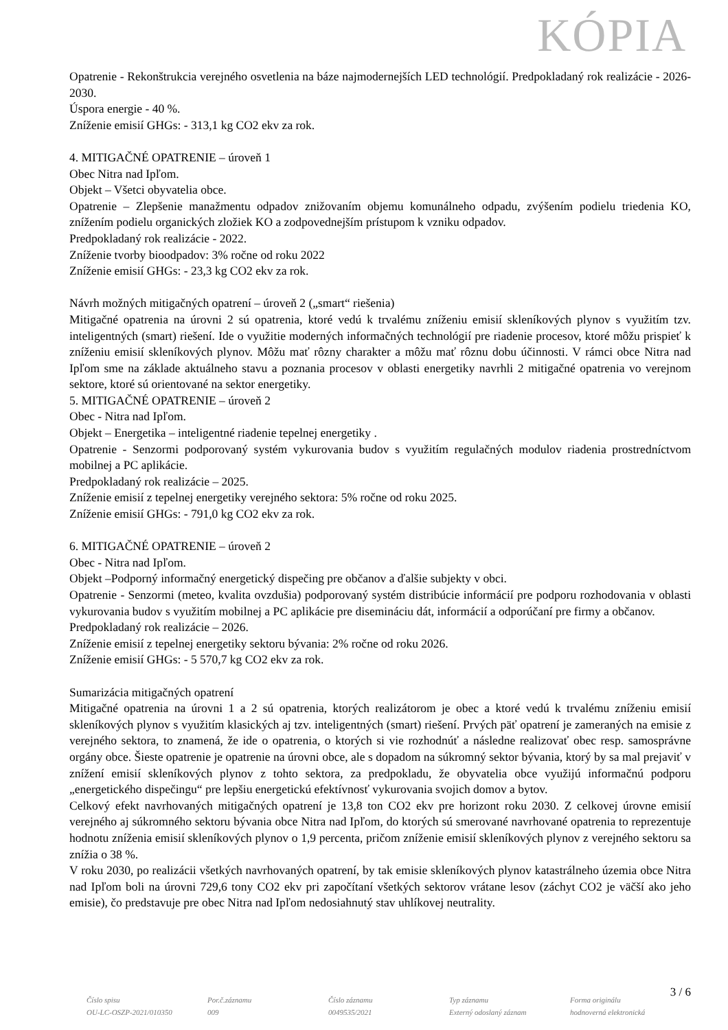KÓPIA
Opatrenie - Rekonštrukcia verejného osvetlenia na báze najmodernejších LED technológií. Predpokladaný rok realizácie - 2026-2030.
Úspora energie - 40 %.
Zníženie emisií GHGs: - 313,1 kg CO2 ekv za rok.
4. MITIGAČNÉ OPATRENIE – úroveň 1
Obec Nitra nad Ipľom.
Objekt – Všetci obyvatelia obce.
Opatrenie – Zlepšenie manažmentu odpadov znižovaním objemu komunálneho odpadu, zvýšením podielu triedenia KO, znížením podielu organických zložiek KO a zodpovednejším prístupom k vzniku odpadov.
Predpokladaný rok realizácie - 2022.
Zníženie tvorby bioodpadov: 3% ročne od roku 2022
Zníženie emisií GHGs: - 23,3 kg CO2 ekv za rok.
Návrh možných mitigačných opatrení – úroveň 2 („smart“ riešenia)
Mitigačné opatrenia na úrovni 2 sú opatrenia, ktoré vedú k trvalému zníženiu emisií skleníkových plynov s využitím tzv. inteligentných (smart) riešení. Ide o využitie moderných informačných technológií pre riadenie procesov, ktoré môžu prispieť k zníženiu emisií skleníkových plynov. Môžu mať rôzny charakter a môžu mať rôznu dobu účinnosti. V rámci obce Nitra nad Ipľom sme na základe aktuálneho stavu a poznania procesov v oblasti energetiky navrhli 2 mitigačné opatrenia vo verejnom sektore, ktoré sú orientované na sektor energetiky.
5. MITIGAČNÉ OPATRENIE – úroveň 2
Obec - Nitra nad Ipľom.
Objekt – Energetika – inteligentné riadenie tepelnej energetiky .
Opatrenie - Senzormi podporovaný systém vykurovania budov s využitím regulačných modulov riadenia prostredníctvom mobilnej a PC aplikácie.
Predpokladaný rok realizácie – 2025.
Zníženie emisií z tepelnej energetiky verejného sektora: 5% ročne od roku 2025.
Zníženie emisií GHGs: - 791,0 kg CO2 ekv za rok.
6. MITIGAČNÉ OPATRENIE – úroveň 2
Obec - Nitra nad Ipľom.
Objekt –Podporný informačný energetický dispečing pre občanov a ďalšie subjekty v obci.
Opatrenie - Senzormi (meteo, kvalita ovzdušia) podporovaný systém distribúcie informácií pre podporu rozhodovania v oblasti vykurovania budov s využitím mobilnej a PC aplikácie pre disemináciu dát, informácií a odporúčaní pre firmy a občanov.
Predpokladaný rok realizácie – 2026.
Zníženie emisií z tepelnej energetiky sektoru bývania: 2% ročne od roku 2026.
Zníženie emisií GHGs: - 5 570,7 kg CO2 ekv za rok.
Sumarizácia mitigačných opatrení
Mitigačné opatrenia na úrovni 1 a 2 sú opatrenia, ktorých realizátorom je obec a ktoré vedú k trvalému zníženiu emisií skleníkových plynov s využitím klasických aj tzv. inteligentných (smart) riešení. Prvých päť opatrení je zameraných na emisie z verejného sektora, to znamená, že ide o opatrenia, o ktorých si vie rozhodnúť a následne realizovať obec resp. samosprávne orgány obce. Šieste opatrenie je opatrenie na úrovni obce, ale s dopadom na súkromný sektor bývania, ktorý by sa mal prejaviť v znížení emisií skleníkových plynov z tohto sektora, za predpokladu, že obyvatelia obce využijú informačnú podporu „energetického dispečingu“ pre lepšiu energetickú efektívnosť vykurovania svojich domov a bytov.
Celkový efekt navrhovaných mitigačných opatrení je 13,8 ton CO2 ekv pre horizont roku 2030. Z celkovej úrovne emisií verejného aj súkromného sektoru bývania obce Nitra nad Ipľom, do ktorých sú smerované navrhované opatrenia to reprezentuje hodnotu zníženia emisií skleníkových plynov o 1,9 percenta, pričom zníženie emisií skleníkových plynov z verejného sektoru sa znížia o 38 %.
V roku 2030, po realizácii všetkých navrhovaných opatrení, by tak emisie skleníkových plynov katastrálneho územia obce Nitra nad Ipľom boli na úrovni 729,6 tony CO2 ekv pri započítaní všetkých sektorov vrátane lesov (záchyt CO2 je väčší ako jeho emisie), čo predstavuje pre obec Nitra nad Ipľom nedosiahnutý stav uhlíkovej neutrality.
3 / 6
Číslo spisu
OU-LC-OSZP-2021/010350
Por.č.záznamu
009
Číslo záznamu
0049535/2021
Typ záznamu
Externý odoslaný záznam
Forma originálu
hodnoverná elektronická